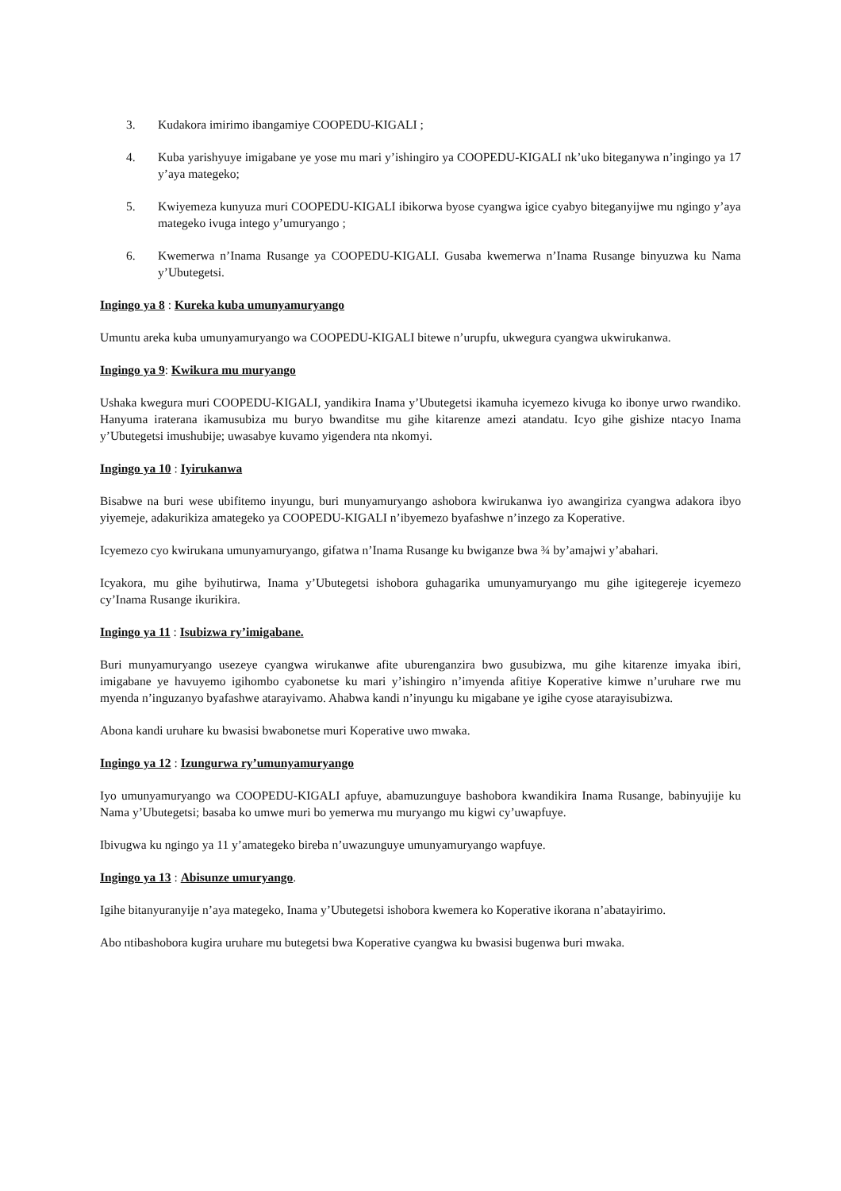3. Kudakora imirimo ibangamiye COOPEDU-KIGALI ;
4. Kuba yarishyuye imigabane ye yose mu mari y’ishingiro ya COOPEDU-KIGALI nk’uko biteganywa n’ingingo ya 17 y’aya mategeko;
5. Kwiyemeza kunyuza muri COOPEDU-KIGALI ibikorwa byose cyangwa igice cyabyo biteganyijwe mu ngingo y’aya mategeko ivuga intego y’umuryango ;
6. Kwemerwa n’Inama Rusange ya COOPEDU-KIGALI. Gusaba kwemerwa n’Inama Rusange binyuzwa ku Nama y’Ubutegetsi.
Ingingo ya 8 : Kureka kuba umunyamuryango
Umuntu areka kuba umunyamuryango wa COOPEDU-KIGALI bitewe n’urupfu, ukwegura cyangwa ukwirukanwa.
Ingingo ya 9: Kwikura mu muryango
Ushaka kwegura muri COOPEDU-KIGALI, yandikira Inama y’Ubutegetsi ikamuha icyemezo kivuga ko ibonye urwo rwandiko. Hanyuma iraterana ikamusubiza mu buryo bwanditse mu gihe kitarenze amezi atandatu. Icyo gihe gishize ntacyo Inama y’Ubutegetsi imushubije; uwasabye kuvamo yigendera nta nkomyi.
Ingingo ya 10 : Iyirukanwa
Bisabwe na buri wese ubifitemo inyungu, buri munyamuryango ashobora kwirukanwa iyo awangiriza cyangwa adakora ibyo yiyemeje, adakurikiza amategeko ya COOPEDU-KIGALI n’ibyemezo byafashwe n’inzego za Koperative.
Icyemezo cyo kwirukana umunyamuryango, gifatwa n’Inama Rusange ku bwiganze bwa ¾ by’amajwi y’abahari.
Icyakora, mu gihe byihutirwa, Inama y’Ubutegetsi ishobora guhagarika umunyamuryango mu gihe igitegereje icyemezo cy’Inama Rusange ikurikira.
Ingingo ya 11 : Isubizwa ry’imigabane.
Buri munyamuryango usezeye cyangwa wirukanwe afite uburenganzira bwo gusubizwa, mu gihe kitarenze imyaka ibiri, imigabane ye havuyemo igihombo cyabonetse ku mari y’ishingiro n’imyenda afitiye Koperative kimwe n’uruhare rwe mu myenda n’inguzanyo byafashwe atarayivamo. Ahabwa kandi n’inyungu ku migabane ye igihe cyose atarayisubizwa.
Abona kandi uruhare ku bwasisi bwabonetse muri Koperative uwo mwaka.
Ingingo ya 12 : Izungurwa ry’umunyamuryango
Iyo umunyamuryango wa COOPEDU-KIGALI apfuye, abamuzunguye bashobora kwandikira Inama Rusange, babinyujije ku Nama y’Ubutegetsi; basaba ko umwe muri bo yemerwa mu muryango mu kigwi cy’uwapfuye.
Ibivugwa ku ngingo ya 11 y’amategeko bireba n’uwazunguye umunyamuryango wapfuye.
Ingingo ya 13 : Abisunze umuryango.
Igihe bitanyuranyije n’aya mategeko, Inama y’Ubutegetsi ishobora kwemera ko Koperative ikorana n’abatayirimo.
Abo ntibashobora kugira uruhare mu butegetsi bwa Koperative cyangwa ku bwasisi bugenwa buri mwaka.